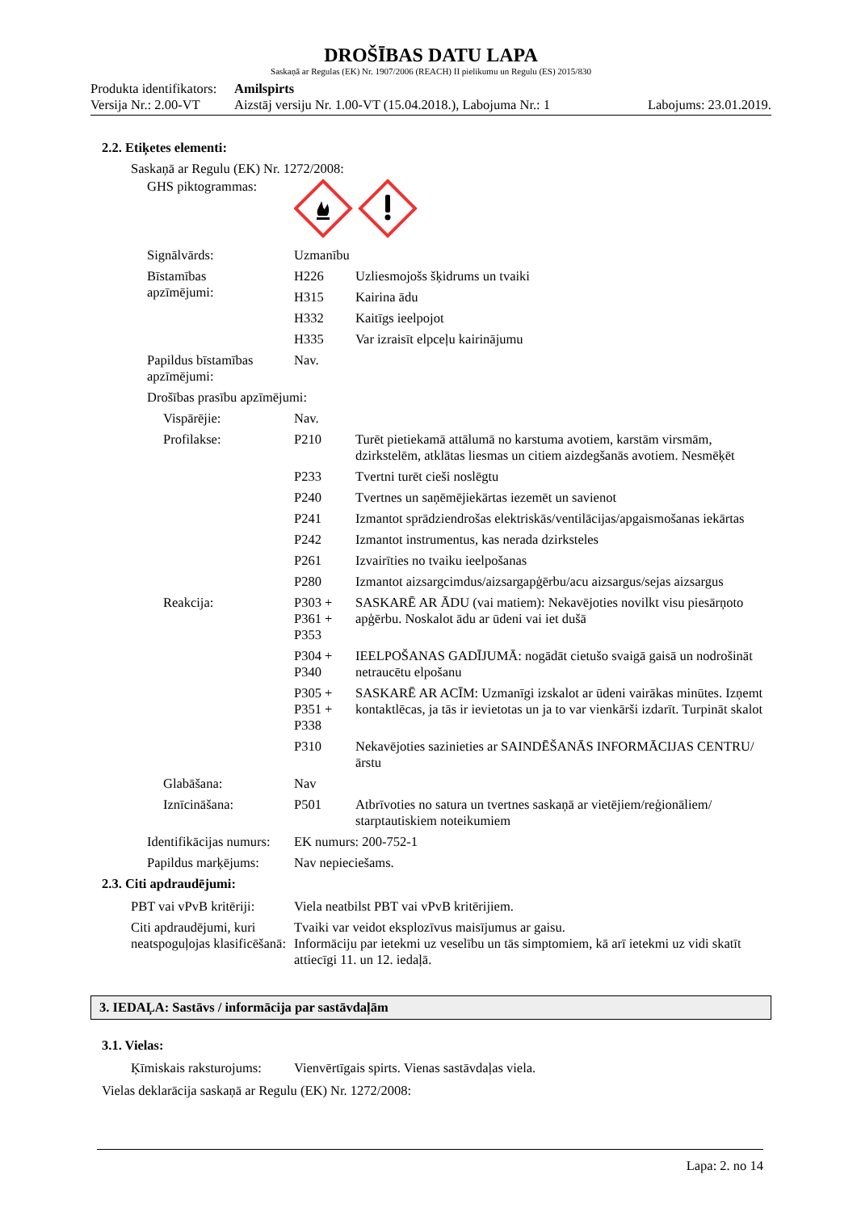DROŠĪBAS DATU LAPA
Saskaņā ar Regulas (EK) Nr. 1907/2006 (REACH) II pielikumu un Regulu (ES) 2015/830
Produkta identifikators: Amilspirts
Versija Nr.: 2.00-VT Aizstāj versiju Nr. 1.00-VT (15.04.2018.), Labojuma Nr.: 1 Labojums: 23.01.2019.
2.2. Etiķetes elementi:
Saskaņā ar Regulu (EK) Nr. 1272/2008:
| GHS piktogrammas: | | |
| Signālvārds: | Uzmanību | |
| Bīstamības apzīmējumi: | H226 | Uzliesmojošs šķidrums un tvaiki |
| | H315 | Kairina ādu |
| | H332 | Kaitīgs ieelpojot |
| | H335 | Var izraisīt elpceļu kairinājumu |
| Papildus bīstamības apzīmējumi: | Nav. | |
| Drošības prasību apzīmējumi: | | |
| Vispārējie: | Nav. | |
| Profilakse: | P210 | Turēt pietiekamā attālumā no karstuma avotiem, karstām virsmām, dzirkstelēm, atklātas liesmas un citiem aizdegšanās avotiem. Nesmēķēt |
| | P233 | Tvertni turēt cieši noslēgtu |
| | P240 | Tvertnes un saņēmējiekārtas iezemēt un savienot |
| | P241 | Izmantot sprādziendrošas elektriskās/ventilācijas/apgaismošanas iekārtas |
| | P242 | Izmantot instrumentus, kas nerada dzirksteles |
| | P261 | Izvairīties no tvaiku ieelpošanas |
| | P280 | Izmantot aizsargcimdus/aizsargapģērbu/acu aizsargus/sejas aizsargus |
| Reakcija: | P303 + P361 + P353 | SASKARĒ AR ĀDU (vai matiem): Nekavējoties novilkt visu piesārņoto apģērbu. Noskalot ādu ar ūdeni vai iet dušā |
| | P304 + P340 | IEELPOŠANAS GADĪJUMĀ: nogādāt cietušo svaigā gaisā un nodrošināt netraucētu elpošanu |
| | P305 + P351 + P338 | SASKARĒ AR ACĪM: Uzmanīgi izskalot ar ūdeni vairākas minūtes. Izņemt kontaktlēcas, ja tās ir ievietotas un ja to var vienkārši izdarīt. Turpināt skalot |
| | P310 | Nekavējoties sazinieties ar SAINDĒŠANĀS INFORMĀCIJAS CENTRU/ārstu |
| Glabāšana: | Nav | |
| Iznīcināšana: | P501 | Atbrīvoties no satura un tvertnes saskaņā ar vietējiem/reģionāliem/ starptautiskiem noteikumiem |
| Identifikācijas numurs: | EK numurs: 200-752-1 | |
| Papildus marķējums: | Nav nepieciešams. | |
2.3. Citi apdraudējumi:
| PBT vai vPvB kritēriji: | Viela neatbilst PBT vai vPvB kritērijiem. |
| Citi apdraudējumi, kuri neatspoguļojas klasificēšanā: | Tvaiki var veidot eksplozīvus maisījumus ar gaisu. Informāciju par ietekmi uz veselību un tās simptomiem, kā arī ietekmi uz vidi skatīt attiecīgi 11. un 12. iedaļā. |
3. IEDAĻA: Sastāvs / informācija par sastāvdaļām
3.1. Vielas:
| Ķīmiskais raksturojums: | Vienvērtīgais spirts. Vienas sastāvdaļas viela. |
Vielas deklarācija saskaņā ar Regulu (EK) Nr. 1272/2008:
Lapa: 2. no 14